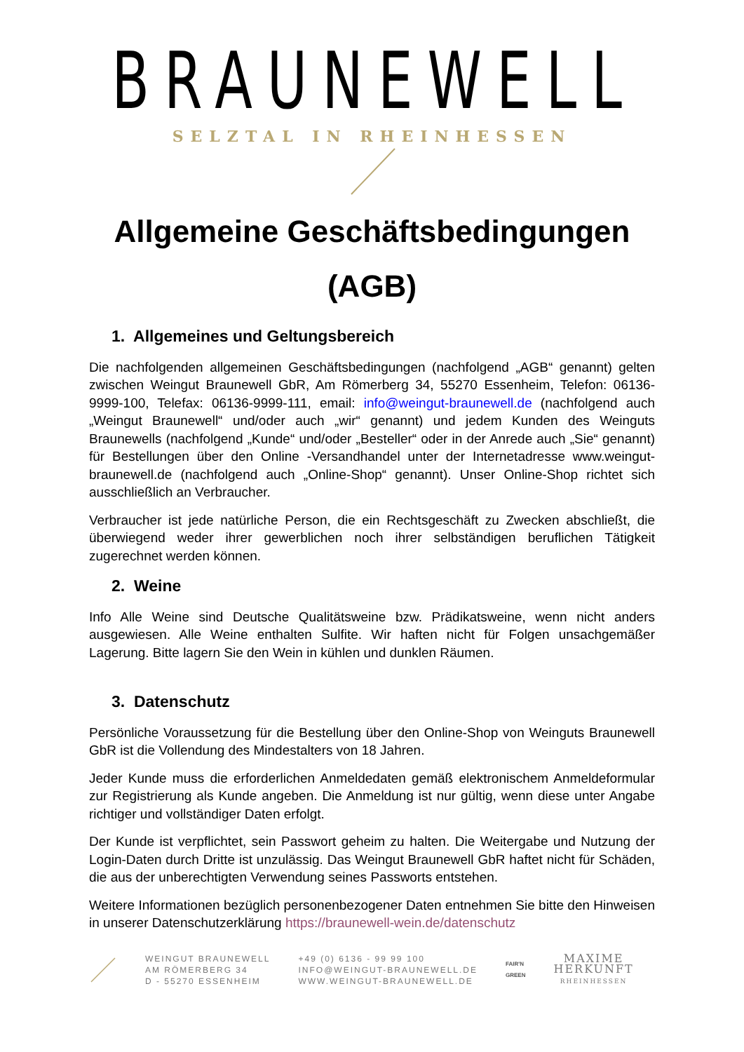BRAUNEWELL
SELZTAL IN RHEINHESSEN
Allgemeine Geschäftsbedingungen
(AGB)
1. Allgemeines und Geltungsbereich
Die nachfolgenden allgemeinen Geschäftsbedingungen (nachfolgend „AGB“ genannt) gelten zwischen Weingut Braunewell GbR, Am Römerberg 34, 55270 Essenheim, Telefon: 06136-9999-100, Telefax: 06136-9999-111, email: info@weingut-braunewell.de (nachfolgend auch „Weingut Braunewell“ und/oder auch „wir“ genannt) und jedem Kunden des Weinguts Braunewells (nachfolgend „Kunde“ und/oder „Besteller“ oder in der Anrede auch „Sie“ genannt) für Bestellungen über den Online -Versandhandel unter der Internetadresse www.weingut-braunewell.de (nachfolgend auch „Online-Shop“ genannt). Unser Online-Shop richtet sich ausschließlich an Verbraucher.
Verbraucher ist jede natürliche Person, die ein Rechtsgeschäft zu Zwecken abschließt, die überwiegend weder ihrer gewerblichen noch ihrer selbständigen beruflichen Tätigkeit zugerechnet werden können.
2. Weine
Info Alle Weine sind Deutsche Qualitätsweine bzw. Prädikatsweine, wenn nicht anders ausgewiesen. Alle Weine enthalten Sulfite. Wir haften nicht für Folgen unsachgemäßer Lagerung. Bitte lagern Sie den Wein in kühlen und dunklen Räumen.
3. Datenschutz
Persönliche Voraussetzung für die Bestellung über den Online-Shop von Weinguts Braunewell GbR ist die Vollendung des Mindestalters von 18 Jahren.
Jeder Kunde muss die erforderlichen Anmeldedaten gemäß elektronischem Anmeldeformular zur Registrierung als Kunde angeben. Die Anmeldung ist nur gültig, wenn diese unter Angabe richtiger und vollständiger Daten erfolgt.
Der Kunde ist verpflichtet, sein Passwort geheim zu halten. Die Weitergabe und Nutzung der Login-Daten durch Dritte ist unzulässig. Das Weingut Braunewell GbR haftet nicht für Schäden, die aus der unberechtigten Verwendung seines Passworts entstehen.
Weitere Informationen bezüglich personenbezogener Daten entnehmen Sie bitte den Hinweisen in unserer Datenschutzerklärung https://braunewell-wein.de/datenschutz
WEINGUT BRAUNEWELL
AM RÖMERBERG 34
D - 55270 ESSENHEIM
+49 (0) 6136 - 99 99 100
INFO@WEINGUT-BRAUNEWELL.DE
WWW.WEINGUT-BRAUNEWELL.DE
FAIR'N
GREEN
MAXIME
HERKUNFT
RHEINHESSEN